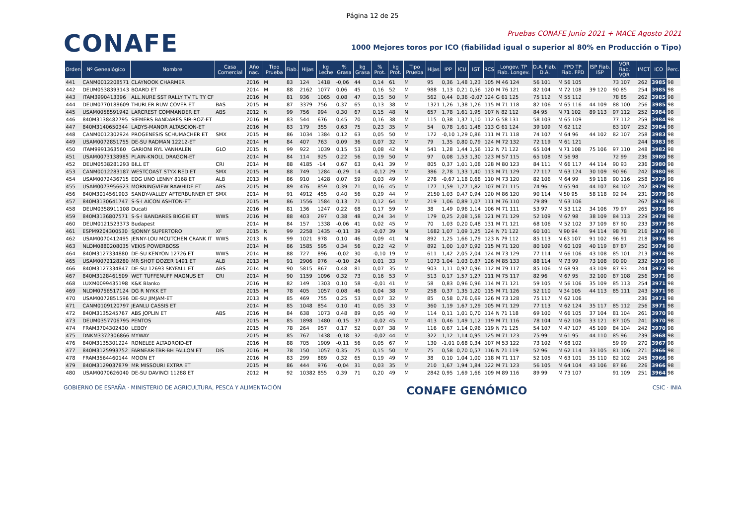Página 12 de 25
CONAFE
Pruebas CONAFE Junio 2021 + MACE Agosto 2021
1000 Mejores toros por ICO (fiabilidad igual o superior al 80% en Producción o Tipo)
| Orden | Nº Genealógico | Nombre | Casa Comercial | Año nac. | Tipo Prueba | Fiab. | Hijas | kg Leche | % Grasa | kg Grasa | % Prot. | kg Prot. | Tipo Prueba | Hijas | IPP | ICU | IGT | RCS | Longev. TP Fiab. Longev. | D.A. Fiab. D.A. | FPD TP Fiab. FPD | ISP Fiab. ISP | VOR Fiab. VOR | IMCT | ICO | Perc. |
| --- | --- | --- | --- | --- | --- | --- | --- | --- | --- | --- | --- | --- | --- | --- | --- | --- | --- | --- | --- | --- | --- | --- | --- | --- | --- | --- |
| 441 | CANM0012208571 | CLAYNOOK CHARMER | | 2016 | M | 83 | 124 | 1418 | -0,06 | 44 | 0,14 | 61 | M | 95 | 0,36 | 1,48 | 1,23 | 105 | M 46 124 | 56 101 | M 56 105 | | 73 107 | 262 | 3985 | 98 |
| 442 | DEUM0538393143 | BOARD ET | | 2014 | M | 88 | 2162 | 1077 | 0,06 | 45 | 0,16 | 52 | M | 988 | 1,13 | 0,21 | 0,56 | 120 | M 76 121 | 82 104 | M 72 108 | 39 120 | 90 85 | 254 | 3985 | 98 |
| 443 | ITAM3990413396 | ALL.NURE SST RALLY TV TL TY CF | | 2016 | M | 81 | 936 | 1065 | 0,08 | 47 | 0,15 | 50 | M | 562 | 0,44 | 0,36 | -0,07 | 124 | G 61 125 | 75 112 | M 55 112 | | 78 85 | 262 | 3985 | 98 |
| 444 | DEUM0770188609 | THURLER RUW COVER ET | BAS | 2015 | M | 87 | 3379 | 756 | 0,37 | 65 | 0,13 | 38 | M | 1321 | 1,26 | 1,38 | 1,26 | 115 | M 71 118 | 82 106 | M 65 116 | 44 109 | 88 100 | 256 | 3985 | 98 |
| 445 | USAM0058591942 | LARCREST COMMANDER ET | ABS | 2012 | N | 99 | 756 | 994 | 0,30 | 67 | 0,15 | 48 | N | 657 | 1,78 | 1,61 | 1,95 | 107 | N 82 112 | 84 95 | N 71 102 | 89 113 | 97 112 | 252 | 3984 | 98 |
| 446 | 840M3138482795 | SIEMERS BANDARES SIR-ROZ-ET | | 2016 | M | 83 | 544 | 676 | 0,45 | 70 | 0,16 | 38 | M | 115 | 0,38 | 1,37 | 1,10 | 112 | G 58 131 | 58 103 | M 65 109 | | 77 112 | 259 | 3984 | 98 |
| 447 | 840M3140650344 | LADYS-MANOR ALTASCION-ET | | 2016 | M | 83 | 179 | 355 | 0,63 | 75 | 0,23 | 35 | M | 54 | 0,78 | 1,61 | 1,48 | 113 | G 61 124 | 39 109 | M 62 112 | | 63 107 | 252 | 3984 | 98 |
| 448 | CANM0012302924 | PROGENESIS SCHUMACHER ET | SMX | 2015 | M | 86 | 1034 | 1384 | 0,12 | 63 | 0,05 | 50 | M | 172 | -0,10 | 1,29 | 0,86 | 111 | M 71 118 | 74 107 | M 64 96 | 44 102 | 82 107 | 258 | 3983 | 98 |
| 449 | USAM0072851755 | DE-SU RADMAN 12212-ET | | 2014 | M | 84 | 407 | 763 | 0,09 | 36 | 0,07 | 32 | M | 79 | 1,35 | 0,80 | 0,79 | 124 | M 72 132 | 72 119 | M 61 121 | | | 244 | 3983 | 98 |
| 450 | ITAM9991363560 | GARIONI RYL VANHALEN | GLO | 2015 | N | 99 | 922 | 1039 | 0,15 | 53 | 0,08 | 42 | N | 541 | 1,28 | 1,44 | 1,56 | 112 | N 71 122 | 65 104 | N 71 108 | 75 106 | 97 110 | 248 | 3982 | 98 |
| 451 | USAM0073138985 | PLAIN-KNOLL DRAGON-ET | | 2014 | M | 84 | 114 | 925 | 0,22 | 56 | 0,19 | 50 | M | 97 | 0,08 | 1,53 | 1,30 | 123 | M 57 115 | 65 108 | M 56 98 | | 72 99 | 236 | 3980 | 98 |
| 452 | DEUM0538281293 | BILL ET | CRI | 2014 | M | 88 | 4185 | -14 | 0,67 | 63 | 0,41 | 39 | M | 805 | 0,37 | 1,01 | 1,08 | 128 | M 80 123 | 84 111 | M 66 117 | 44 114 | 90 93 | 236 | 3980 | 98 |
| 453 | CANM0012283187 | WESTCOAST STYX RED ET | SMX | 2015 | M | 88 | 749 | 1284 | -0,29 | 14 | -0,12 | 29 | M | 386 | 2,78 | 1,33 | 1,40 | 113 | M 71 129 | 77 117 | M 63 124 | 30 109 | 90 96 | 242 | 3980 | 98 |
| 454 | USAM0072436715 | EDG UNO LENNY 8168 ET | ALB | 2013 | M | 86 | 910 | 1428 | 0,07 | 59 | 0,03 | 49 | M | 278 | -0,67 | 1,18 | 0,68 | 110 | M 73 120 | 82 106 | M 64 99 | 59 118 | 90 116 | 258 | 3979 | 98 |
| 455 | USAM0073956623 | MORNINGVIEW RAWHIDE ET | ABS | 2015 | M | 89 | 476 | 859 | 0,39 | 71 | 0,16 | 45 | M | 177 | 1,59 | 1,77 | 1,82 | 107 | M 71 115 | 74 96 | M 65 94 | 44 107 | 84 102 | 242 | 3979 | 98 |
| 456 | 840M3014561903 | SANDY-VALLEY AFTERBURNER ET | SMX | 2014 | M | 91 | 4912 | 455 | 0,40 | 56 | 0,29 | 44 | M | 2150 | 1,03 | 0,47 | 0,94 | 120 | M 86 120 | 90 114 | N 50 95 | 58 118 | 92 94 | 231 | 3979 | 98 |
| 457 | 840M3130641747 | S-S-I AICON ASHTON-ET | | 2015 | M | 86 | 1556 | 1584 | 0,13 | 71 | 0,12 | 64 | M | 219 | 1,06 | 0,89 | 1,07 | 111 | M 76 110 | 79 89 | M 63 106 | | | 267 | 3978 | 98 |
| 458 | DEUM0358911108 | Ducati | | 2016 | M | 81 | 136 | 1247 | 0,22 | 68 | 0,17 | 59 | M | 38 | 1,49 | 0,96 | 1,14 | 106 | M 71 111 | 53 97 | M 53 112 | 34 106 | 79 97 | 265 | 3978 | 98 |
| 459 | 840M3136807571 | S-S-I BANDARES BIGGIE ET | WWS | 2016 | M | 88 | 403 | 297 | 0,38 | 48 | 0,24 | 34 | M | 179 | 0,25 | 2,08 | 1,58 | 121 | M 71 129 | 52 109 | M 67 98 | 38 109 | 84 113 | 229 | 3978 | 98 |
| 460 | DEUM0121523373 | Budapest | | 2014 | M | 84 | 157 | 1338 | -0,06 | 41 | 0,02 | 45 | M | 70 | 1,03 | 0,20 | 0,48 | 131 | M 71 121 | 68 106 | M 52 102 | 37 109 | 87 90 | 233 | 3977 | 98 |
| 461 | ESPM9204300530 | SJONNY SUPERTORO | XF | 2015 | N | 99 | 2258 | 1435 | -0,11 | 39 | -0,07 | 39 | N | 1682 | 1,07 | 1,09 | 1,25 | 124 | N 71 122 | 60 101 | N 90 94 | 94 114 | 98 78 | 216 | 3977 | 98 |
| 462 | USAM0070412495 | JENNY-LOU MCUTCHEN CRANK IT | WWS | 2013 | N | 99 | 1021 | 978 | 0,10 | 46 | 0,09 | 41 | N | 892 | 1,25 | 1,66 | 1,79 | 123 | N 79 112 | 85 113 | N 63 107 | 91 102 | 96 91 | 218 | 3976 | 98 |
| 463 | NLDM0880208035 | VEKIS POWERBOSS | | 2014 | M | 86 | 1585 | 595 | 0,34 | 56 | 0,22 | 42 | M | 892 | 1,00 | 1,07 | 0,92 | 115 | M 71 120 | 80 109 | M 60 109 | 40 119 | 87 87 | 250 | 3974 | 98 |
| 464 | 840M3127334880 | DE-SU KENYON 12726 ET | WWS | 2014 | M | 88 | 727 | 896 | -0,02 | 30 | -0,10 | 19 | M | 611 | 1,42 | 2,05 | 2,04 | 124 | M 73 129 | 77 114 | M 66 106 | 43 108 | 85 101 | 213 | 3974 | 98 |
| 465 | USAM0072128280 | MR SHOT DOZER 1491 ET | ALB | 2013 | M | 91 | 2906 | 976 | -0,10 | 24 | 0,01 | 33 | M | 1073 | 1,04 | 1,03 | 0,87 | 126 | M 85 133 | 88 114 | M 73 99 | 73 108 | 90 90 | 232 | 3973 | 98 |
| 466 | 840M3127334847 | DE-SU 12693 SKYFALL ET | ABS | 2014 | M | 90 | 5815 | 867 | 0,48 | 81 | 0,07 | 35 | M | 903 | 1,11 | 0,97 | 0,96 | 112 | M 79 117 | 85 106 | M 68 93 | 43 109 | 87 93 | 244 | 3972 | 98 |
| 467 | 840M3128461509 | WET TUFFENUFF MAGNUS ET | CRI | 2014 | M | 90 | 1159 | 1096 | 0,32 | 73 | 0,16 | 53 | M | 513 | 0,17 | 1,57 | 1,27 | 111 | M 75 117 | 82 96 | M 67 95 | 32 100 | 87 108 | 256 | 3971 | 98 |
| 468 | LUXM0099435198 | K&K Blanko | | 2016 | M | 82 | 149 | 1303 | 0,10 | 58 | -0,01 | 41 | M | 58 | 0,83 | 0,96 | 0,96 | 114 | M 71 121 | 59 105 | M 56 106 | 35 109 | 85 113 | 254 | 3971 | 98 |
| 469 | NLDM0756517124 | DG R NYKK ET | | 2015 | M | 78 | 405 | 1057 | 0,08 | 46 | 0,04 | 38 | M | 258 | 0,37 | 1,35 | 1,20 | 115 | M 71 126 | 52 110 | N 34 105 | 44 113 | 85 111 | 243 | 3971 | 98 |
| 470 | USAM0072851596 | DE-SU JIMJAM-ET | | 2013 | M | 85 | 469 | 755 | 0,25 | 53 | 0,07 | 32 | M | 85 | 0,58 | 0,76 | 0,69 | 126 | M 73 128 | 75 117 | M 62 106 | | | 236 | 3971 | 98 |
| 471 | CANM0109120797 | JEANLU CASSIS ET | | 2014 | M | 85 | 1048 | 854 | 0,10 | 41 | 0,05 | 33 | M | 360 | 1,19 | 1,67 | 1,29 | 105 | M 71 129 | 77 113 | M 62 124 | 35 117 | 85 112 | 256 | 3971 | 98 |
| 472 | 840M3135245767 | ABS JOPLIN ET | ABS | 2016 | M | 84 | 638 | 1073 | 0,48 | 89 | 0,05 | 40 | M | 114 | 0,11 | 1,01 | 0,70 | 114 | N 71 118 | 69 100 | M 66 105 | 37 104 | 81 104 | 261 | 3970 | 98 |
| 473 | DEUM0357706795 | PENTOS | | 2015 | M | 85 | 1898 | 1480 | -0,15 | 37 | -0,02 | 45 | M | 413 | 0,46 | 1,49 | 1,12 | 119 | M 71 116 | 78 104 | M 62 106 | 33 121 | 87 105 | 241 | 3970 | 98 |
| 474 | FRAM3704302430 | LEBOY | | 2015 | M | 78 | 264 | 957 | 0,17 | 52 | 0,07 | 38 | M | 116 | 0,67 | 1,14 | 0,96 | 119 | N 71 125 | 54 107 | M 47 107 | 45 109 | 84 104 | 242 | 3970 | 98 |
| 475 | DNKM3372306866 | MYWAY | | 2015 | M | 85 | 767 | 1438 | -0,18 | 32 | -0,02 | 44 | M | 322 | 1,12 | 1,14 | 0,95 | 125 | M 71 123 | 75 99 | M 61 95 | 44 110 | 85 96 | 239 | 3968 | 98 |
| 476 | 840M3135301224 | RONELEE ALTADROID-ET | | 2016 | M | 88 | 705 | 1909 | -0,11 | 56 | 0,05 | 67 | M | 130 | -1,01 | 0,68 | 0,34 | 107 | M 53 122 | 73 102 | M 68 102 | | 59 99 | 270 | 3967 | 98 |
| 477 | 840M3125993752 | FARNEAR-TBR-BH FALLON ET | DIS | 2016 | M | 78 | 150 | 1057 | 0,35 | 75 | 0,15 | 50 | M | 75 | 0,58 | 0,70 | 0,57 | 116 | N 71 119 | 52 96 | M 62 114 | 33 105 | 81 106 | 271 | 3966 | 98 |
| 478 | FRAM3564460144 | MOON ET | | 2016 | M | 83 | 299 | 889 | 0,32 | 65 | 0,19 | 49 | M | 38 | 0,10 | 1,04 | 1,00 | 118 | M 71 117 | 52 105 | M 63 101 | 35 110 | 82 102 | 245 | 3966 | 98 |
| 479 | 840M3129037879 | MR MISSOURI EXTRA ET | | 2015 | M | 86 | 444 | 976 | -0,04 | 31 | 0,03 | 35 | M | 210 | 1,67 | 1,94 | 1,84 | 122 | M 71 123 | 56 105 | M 64 104 | 43 106 | 87 86 | 226 | 3966 | 98 |
| 480 | USAM0070626040 | DE-SU DAVINCI 11288 ET | | 2012 | M | 92 | 10382 | 855 | 0,39 | 71 | 0,20 | 49 | M | 2842 | 0,95 | 1,69 | 1,66 | 109 | M 89 116 | 89 99 | M 73 107 | | 91 109 | 251 | 3964 | 98 |
GOBIERNO DE ESPAÑA · MINISTERIO DE AGRICULTURA, PESCA Y ALIMENTACIÓN
CONAFE GENÓMICO
CSIC · INIA